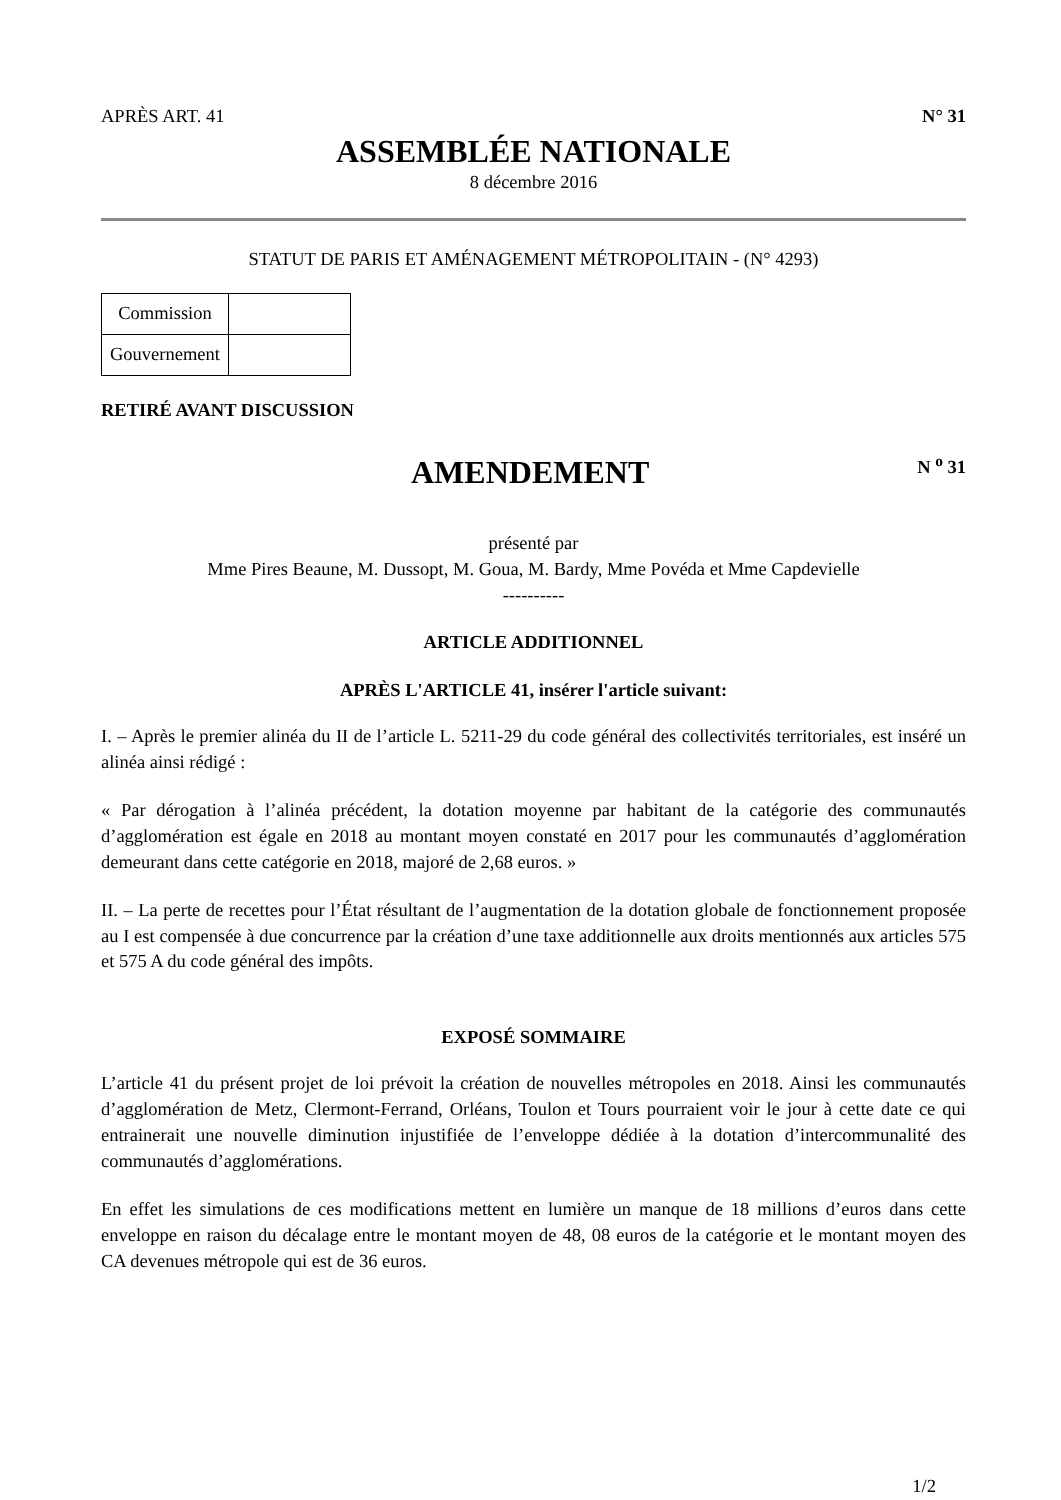APRÈS ART. 41 N° 31
ASSEMBLÉE NATIONALE
8 décembre 2016
STATUT DE PARIS ET AMÉNAGEMENT MÉTROPOLITAIN - (N° 4293)
| Commission | |
| Gouvernement | |
RETIRÉ AVANT DISCUSSION
AMENDEMENT
N <sup>o</sup> 31
présenté par
Mme Pires Beaune, M. Dussopt, M. Goua, M. Bardy, Mme Povéda et Mme Capdevielle
----------
ARTICLE ADDITIONNEL
APRÈS L'ARTICLE 41, insérer l'article suivant:
I. – Après le premier alinéa du II de l’article L. 5211-29 du code général des collectivités territoriales, est inséré un alinéa ainsi rédigé :
« Par dérogation à l’alinéa précédent, la dotation moyenne par habitant de la catégorie des communautés d’agglomération est égale en 2018 au montant moyen constaté en 2017 pour les communautés d’agglomération demeurant dans cette catégorie en 2018, majoré de 2,68 euros. »
II. – La perte de recettes pour l’État résultant de l’augmentation de la dotation globale de fonctionnement proposée au I est compensée à due concurrence par la création d’une taxe additionnelle aux droits mentionnés aux articles 575 et 575 A du code général des impôts.
EXPOSÉ SOMMAIRE
L’article 41 du présent projet de loi prévoit la création de nouvelles métropoles en 2018. Ainsi les communautés d’agglomération de Metz, Clermont-Ferrand, Orléans, Toulon et Tours pourraient voir le jour à cette date ce qui entrainerait une nouvelle diminution injustifiée de l’enveloppe dédiée à la dotation d’intercommunalité des communautés d’agglomérations.
En effet les simulations de ces modifications mettent en lumière un manque de 18 millions d’euros dans cette enveloppe en raison du décalage entre le montant moyen de 48, 08 euros de la catégorie et le montant moyen des CA devenues métropole qui est de 36 euros.
1/2